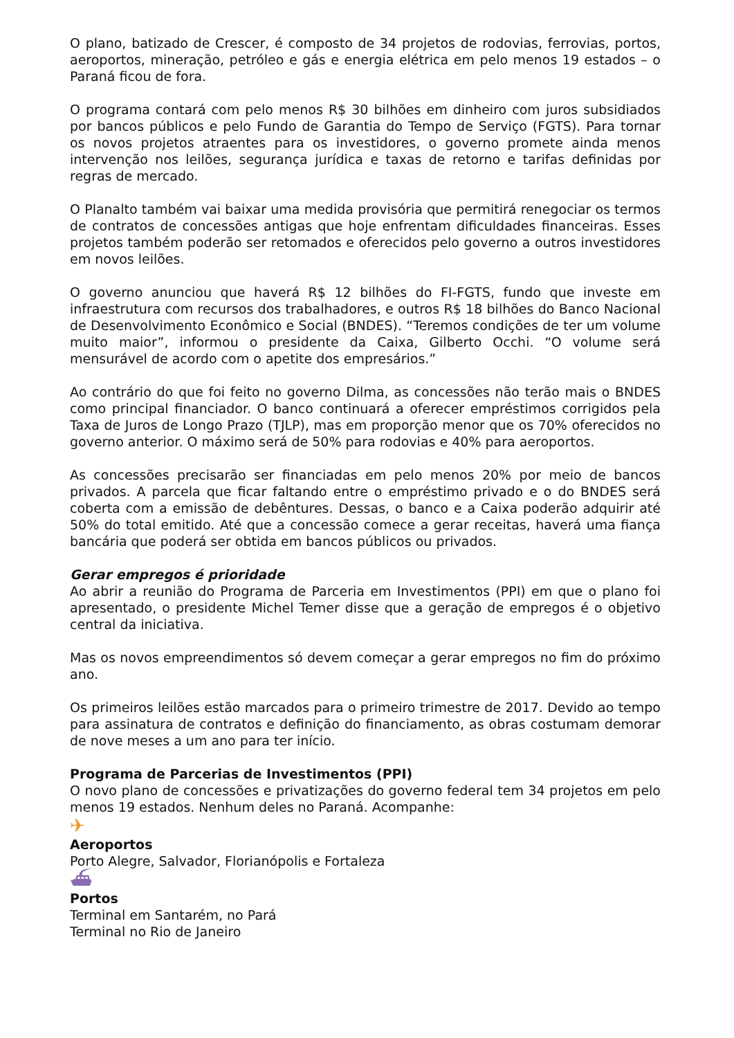O plano, batizado de Crescer, é composto de 34 projetos de rodovias, ferrovias, portos, aeroportos, mineração, petróleo e gás e energia elétrica em pelo menos 19 estados – o Paraná ficou de fora.
O programa contará com pelo menos R$ 30 bilhões em dinheiro com juros subsidiados por bancos públicos e pelo Fundo de Garantia do Tempo de Serviço (FGTS). Para tornar os novos projetos atraentes para os investidores, o governo promete ainda menos intervenção nos leilões, segurança jurídica e taxas de retorno e tarifas definidas por regras de mercado.
O Planalto também vai baixar uma medida provisória que permitirá renegociar os termos de contratos de concessões antigas que hoje enfrentam dificuldades financeiras. Esses projetos também poderão ser retomados e oferecidos pelo governo a outros investidores em novos leilões.
O governo anunciou que haverá R$ 12 bilhões do FI-FGTS, fundo que investe em infraestrutura com recursos dos trabalhadores, e outros R$ 18 bilhões do Banco Nacional de Desenvolvimento Econômico e Social (BNDES). “Teremos condições de ter um volume muito maior”, informou o presidente da Caixa, Gilberto Occhi. “O volume será mensurável de acordo com o apetite dos empresários.”
Ao contrário do que foi feito no governo Dilma, as concessões não terão mais o BNDES como principal financiador. O banco continuará a oferecer empréstimos corrigidos pela Taxa de Juros de Longo Prazo (TJLP), mas em proporção menor que os 70% oferecidos no governo anterior. O máximo será de 50% para rodovias e 40% para aeroportos.
As concessões precisarão ser financiadas em pelo menos 20% por meio de bancos privados. A parcela que ficar faltando entre o empréstimo privado e o do BNDES será coberta com a emissão de debêntures. Dessas, o banco e a Caixa poderão adquirir até 50% do total emitido. Até que a concessão comece a gerar receitas, haverá uma fiança bancária que poderá ser obtida em bancos públicos ou privados.
Gerar empregos é prioridade
Ao abrir a reunião do Programa de Parceria em Investimentos (PPI) em que o plano foi apresentado, o presidente Michel Temer disse que a geração de empregos é o objetivo central da iniciativa.
Mas os novos empreendimentos só devem começar a gerar empregos no fim do próximo ano.
Os primeiros leilões estão marcados para o primeiro trimestre de 2017. Devido ao tempo para assinatura de contratos e definição do financiamento, as obras costumam demorar de nove meses a um ano para ter início.
Programa de Parcerias de Investimentos (PPI)
O novo plano de concessões e privatizações do governo federal tem 34 projetos em pelo menos 19 estados. Nenhum deles no Paraná. Acompanhe:
✈
Aeroportos
Porto Alegre, Salvador, Florianópolis e Fortaleza
⛴
Portos
Terminal em Santarém, no Pará
Terminal no Rio de Janeiro